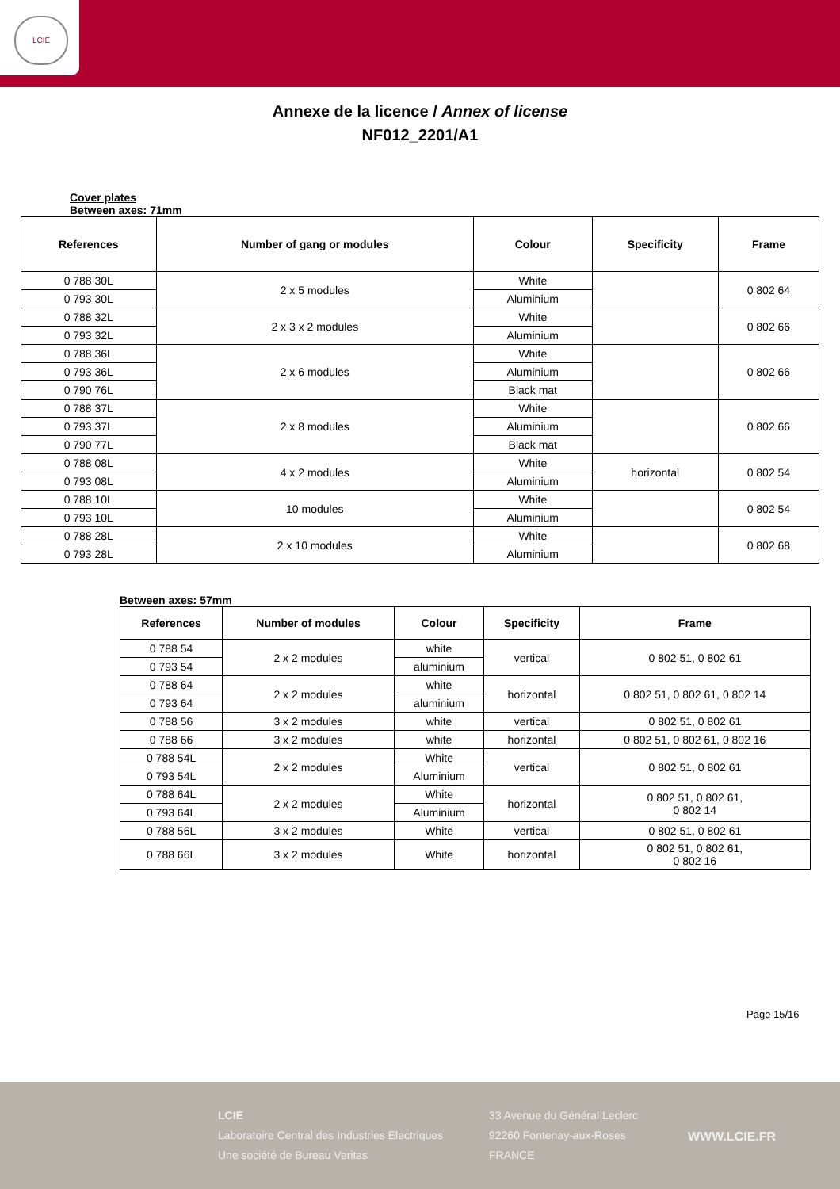LCIE
Annexe de la licence / Annex of license
NF012_2201/A1
Cover plates
Between axes: 71mm
| References | Number of gang or modules | Colour | Specificity | Frame |
| --- | --- | --- | --- | --- |
| 0 788 30L | 2 x 5 modules | White | | 0 802 64 |
| 0 793 30L | | Aluminium | | |
| 0 788 32L | 2 x 3 x 2 modules | White | | 0 802 66 |
| 0 793 32L | | Aluminium | | |
| 0 788 36L | 2 x 6 modules | White | | 0 802 66 |
| 0 793 36L | | Aluminium | | |
| 0 790 76L | | Black mat | | |
| 0 788 37L | 2 x 8 modules | White | | 0 802 66 |
| 0 793 37L | | Aluminium | | |
| 0 790 77L | | Black mat | | |
| 0 788 08L | 4 x 2 modules | White | horizontal | 0 802 54 |
| 0 793 08L | | Aluminium | | |
| 0 788 10L | 10 modules | White | | 0 802 54 |
| 0 793 10L | | Aluminium | | |
| 0 788 28L | 2 x 10 modules | White | | 0 802 68 |
| 0 793 28L | | Aluminium | | |
Between axes: 57mm
| References | Number of modules | Colour | Specificity | Frame |
| --- | --- | --- | --- | --- |
| 0 788 54 | 2 x 2 modules | white | vertical | 0 802 51, 0 802 61 |
| 0 793 54 | | aluminium | | |
| 0 788 64 | 2 x 2 modules | white | horizontal | 0 802 51, 0 802 61, 0 802 14 |
| 0 793 64 | | aluminium | | |
| 0 788 56 | 3 x 2 modules | white | vertical | 0 802 51, 0 802 61 |
| 0 788 66 | 3 x 2 modules | white | horizontal | 0 802 51, 0 802 61, 0 802 16 |
| 0 788 54L | 2 x 2 modules | White | vertical | 0 802 51, 0 802 61 |
| 0 793 54L | | Aluminium | | |
| 0 788 64L | 2 x 2 modules | White | horizontal | 0 802 51, 0 802 61, 0 802 14 |
| 0 793 64L | | Aluminium | | |
| 0 788 56L | 3 x 2 modules | White | vertical | 0 802 51, 0 802 61 |
| 0 788 66L | 3 x 2 modules | White | horizontal | 0 802 51, 0 802 61, 0 802 16 |
Page 15/16
LCIE
Laboratoire Central des Industries Electriques
Une société de Bureau Veritas
33 Avenue du Général Leclerc
92260 Fontenay-aux-Roses
FRANCE
WWW.LCIE.FR